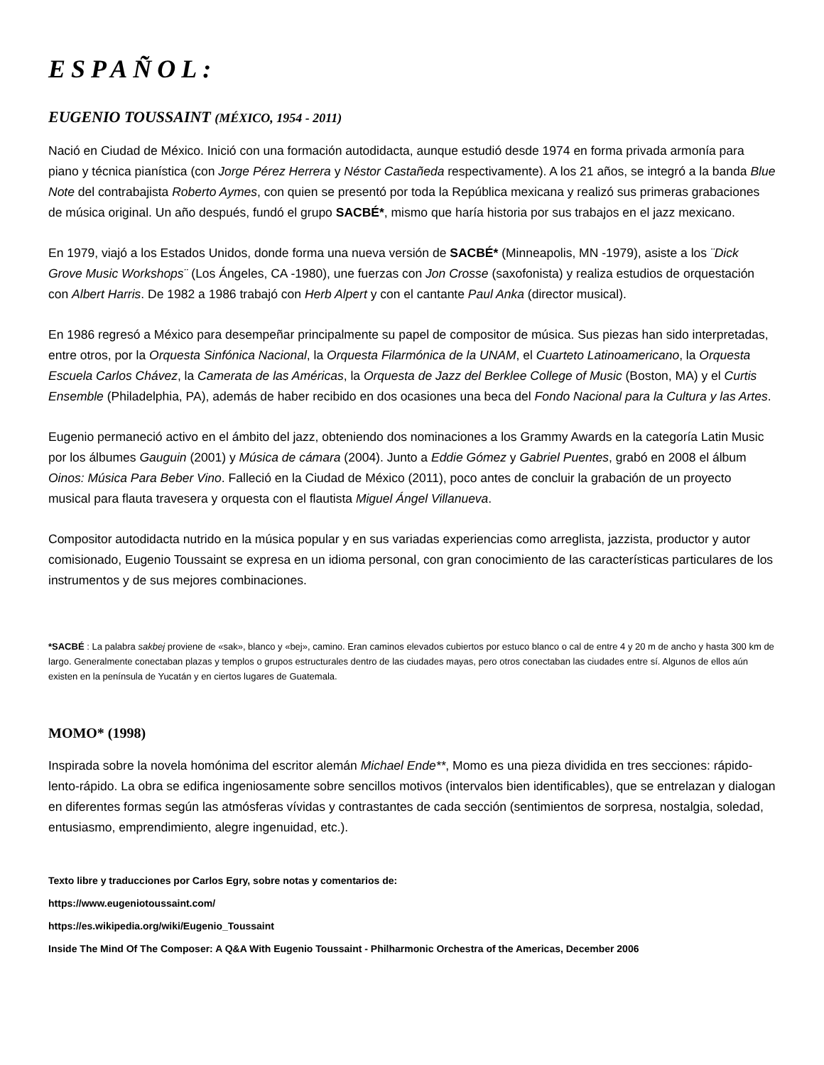ESPAÑOL:
EUGENIO TOUSSAINT (MÉXICO, 1954 - 2011)
Nació en Ciudad de México. Inició con una formación autodidacta, aunque estudió desde 1974 en forma privada armonía para piano y técnica pianística (con Jorge Pérez Herrera y Néstor Castañeda respectivamente). A los 21 años, se integró a la banda Blue Note del contrabajista Roberto Aymes, con quien se presentó por toda la República mexicana y realizó sus primeras grabaciones de música original. Un año después, fundó el grupo SACBÉ*, mismo que haría historia por sus trabajos en el jazz mexicano.
En 1979, viajó a los Estados Unidos, donde forma una nueva versión de SACBÉ* (Minneapolis, MN -1979), asiste a los ¨Dick Grove Music Workshops¨ (Los Ángeles, CA -1980), une fuerzas con Jon Crosse (saxofonista) y realiza estudios de orquestación con Albert Harris. De 1982 a 1986 trabajó con Herb Alpert y con el cantante Paul Anka (director musical).
En 1986 regresó a México para desempeñar principalmente su papel de compositor de música. Sus piezas han sido interpretadas, entre otros, por la Orquesta Sinfónica Nacional, la Orquesta Filarmónica de la UNAM, el Cuarteto Latinoamericano, la Orquesta Escuela Carlos Chávez, la Camerata de las Américas, la Orquesta de Jazz del Berklee College of Music (Boston, MA) y el Curtis Ensemble (Philadelphia, PA), además de haber recibido en dos ocasiones una beca del Fondo Nacional para la Cultura y las Artes.
Eugenio permaneció activo en el ámbito del jazz, obteniendo dos nominaciones a los Grammy Awards en la categoría Latin Music por los álbumes Gauguin (2001) y Música de cámara (2004). Junto a Eddie Gómez y Gabriel Puentes, grabó en 2008 el álbum Oinos: Música Para Beber Vino. Falleció en la Ciudad de México (2011), poco antes de concluir la grabación de un proyecto musical para flauta travesera y orquesta con el flautista Miguel Ángel Villanueva.
Compositor autodidacta nutrido en la música popular y en sus variadas experiencias como arreglista, jazzista, productor y autor comisionado, Eugenio Toussaint se expresa en un idioma personal, con gran conocimiento de las características particulares de los instrumentos y de sus mejores combinaciones.
*SACBÉ : La palabra sakbej proviene de «sak», blanco y «bej», camino. Eran caminos elevados cubiertos por estuco blanco o cal de entre 4 y 20 m de ancho y hasta 300 km de largo. Generalmente conectaban plazas y templos o grupos estructurales dentro de las ciudades mayas, pero otros conectaban las ciudades entre sí. Algunos de ellos aún existen en la península de Yucatán y en ciertos lugares de Guatemala.
MOMO* (1998)
Inspirada sobre la novela homónima del escritor alemán Michael Ende**, Momo es una pieza dividida en tres secciones: rápido-lento-rápido. La obra se edifica ingeniosamente sobre sencillos motivos (intervalos bien identificables), que se entrelazan y dialogan en diferentes formas según las atmósferas vívidas y contrastantes de cada sección (sentimientos de sorpresa, nostalgia, soledad, entusiasmo, emprendimiento, alegre ingenuidad, etc.).
Texto libre y traducciones por Carlos Egry, sobre notas y comentarios de:
https://www.eugeniotoussaint.com/
https://es.wikipedia.org/wiki/Eugenio_Toussaint
Inside The Mind Of The Composer: A Q&A With Eugenio Toussaint - Philharmonic Orchestra of the Americas, December 2006